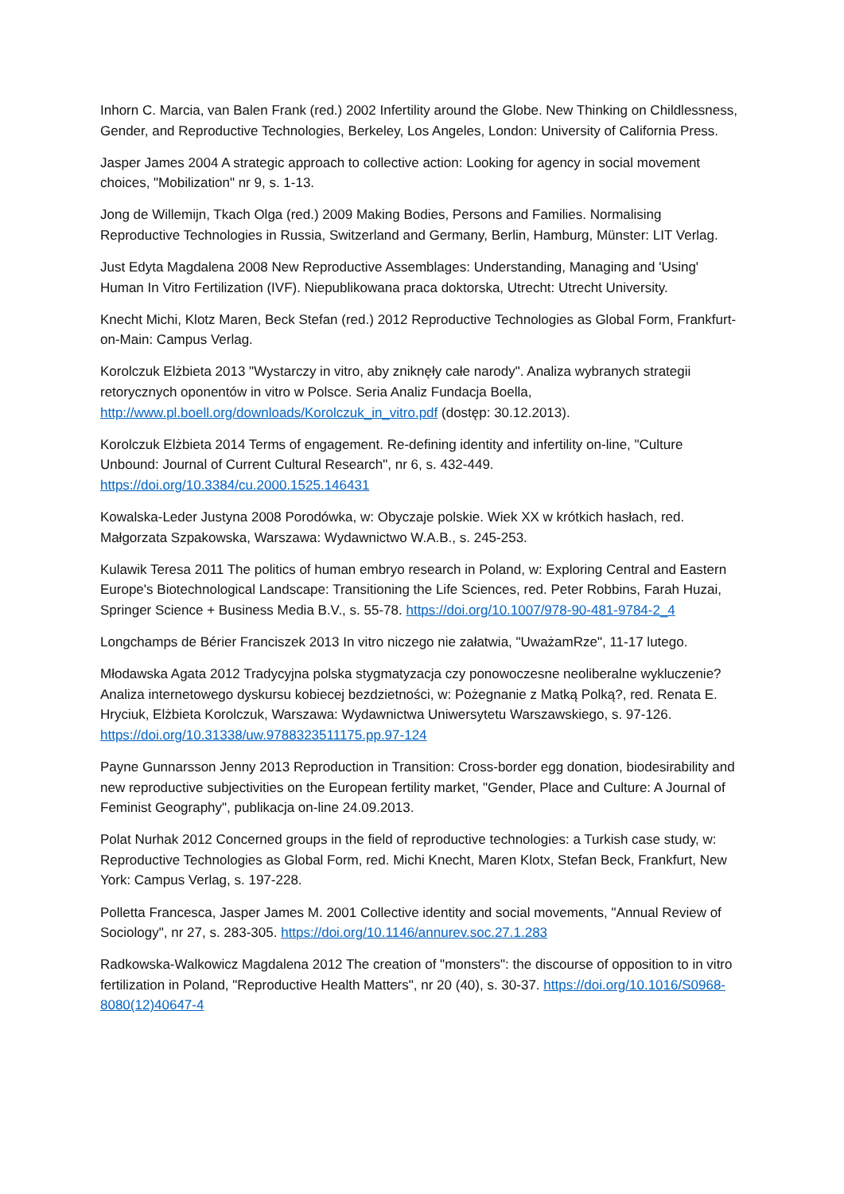Inhorn C. Marcia, van Balen Frank (red.) 2002 Infertility around the Globe. New Thinking on Childlessness, Gender, and Reproductive Technologies, Berkeley, Los Angeles, London: University of California Press.
Jasper James 2004 A strategic approach to collective action: Looking for agency in social movement choices, "Mobilization" nr 9, s. 1-13.
Jong de Willemijn, Tkach Olga (red.) 2009 Making Bodies, Persons and Families. Normalising Reproductive Technologies in Russia, Switzerland and Germany, Berlin, Hamburg, Münster: LIT Verlag.
Just Edyta Magdalena 2008 New Reproductive Assemblages: Understanding, Managing and 'Using' Human In Vitro Fertilization (IVF). Niepublikowana praca doktorska, Utrecht: Utrecht University.
Knecht Michi, Klotz Maren, Beck Stefan (red.) 2012 Reproductive Technologies as Global Form, Frankfurt-on-Main: Campus Verlag.
Korolczuk Elżbieta 2013 "Wystarczy in vitro, aby zniknęły całe narody". Analiza wybranych strategii retorycznych oponentów in vitro w Polsce. Seria Analiz Fundacja Boella, http://www.pl.boell.org/downloads/Korolczuk_in_vitro.pdf (dostęp: 30.12.2013).
Korolczuk Elżbieta 2014 Terms of engagement. Re-defining identity and infertility on-line, "Culture Unbound: Journal of Current Cultural Research", nr 6, s. 432-449. https://doi.org/10.3384/cu.2000.1525.146431
Kowalska-Leder Justyna 2008 Porodówka, w: Obyczaje polskie. Wiek XX w krótkich hasłach, red. Małgorzata Szpakowska, Warszawa: Wydawnictwo W.A.B., s. 245-253.
Kulawik Teresa 2011 The politics of human embryo research in Poland, w: Exploring Central and Eastern Europe's Biotechnological Landscape: Transitioning the Life Sciences, red. Peter Robbins, Farah Huzai, Springer Science + Business Media B.V., s. 55-78. https://doi.org/10.1007/978-90-481-9784-2_4
Longchamps de Bérier Franciszek 2013 In vitro niczego nie załatwia, "UważamRze", 11-17 lutego.
Młodawska Agata 2012 Tradycyjna polska stygmatyzacja czy ponowoczesne neoliberalne wykluczenie? Analiza internetowego dyskursu kobiecej bezdzietności, w: Pożegnanie z Matką Polką?, red. Renata E. Hryciuk, Elżbieta Korolczuk, Warszawa: Wydawnictwa Uniwersytetu Warszawskiego, s. 97-126. https://doi.org/10.31338/uw.9788323511175.pp.97-124
Payne Gunnarsson Jenny 2013 Reproduction in Transition: Cross-border egg donation, biodesirability and new reproductive subjectivities on the European fertility market, "Gender, Place and Culture: A Journal of Feminist Geography", publikacja on-line 24.09.2013.
Polat Nurhak 2012 Concerned groups in the field of reproductive technologies: a Turkish case study, w: Reproductive Technologies as Global Form, red. Michi Knecht, Maren Klotx, Stefan Beck, Frankfurt, New York: Campus Verlag, s. 197-228.
Polletta Francesca, Jasper James M. 2001 Collective identity and social movements, "Annual Review of Sociology", nr 27, s. 283-305. https://doi.org/10.1146/annurev.soc.27.1.283
Radkowska-Walkowicz Magdalena 2012 The creation of "monsters": the discourse of opposition to in vitro fertilization in Poland, "Reproductive Health Matters", nr 20 (40), s. 30-37. https://doi.org/10.1016/S0968-8080(12)40647-4